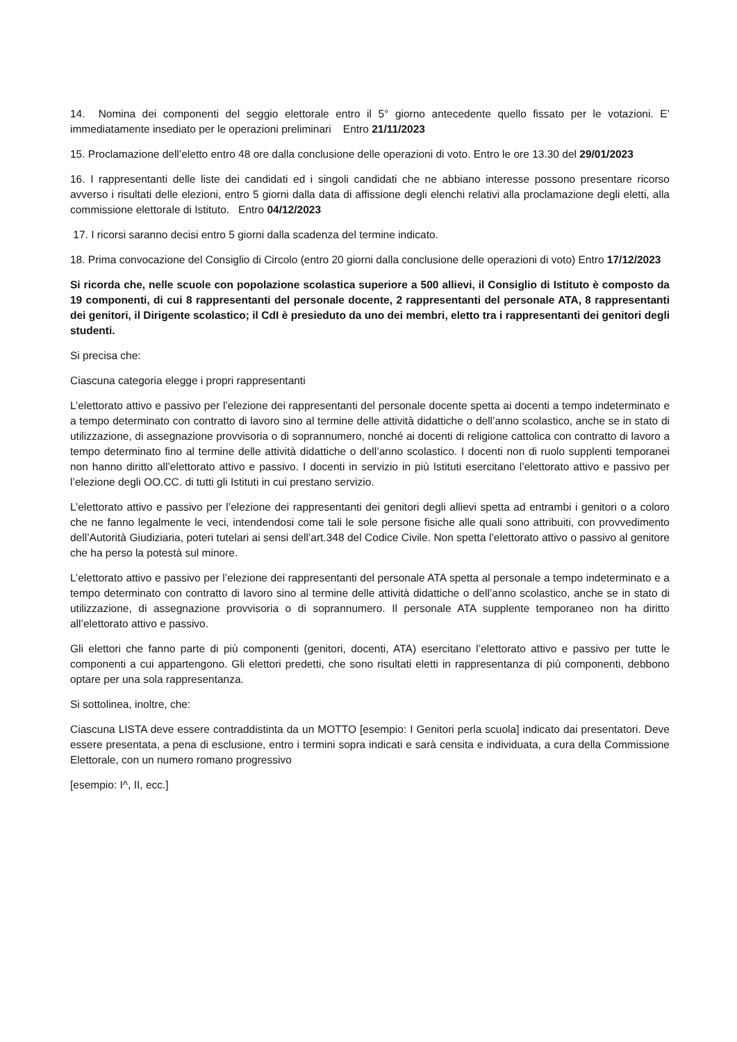14. Nomina dei componenti del seggio elettorale entro il 5° giorno antecedente quello fissato per le votazioni. E’ immediatamente insediato per le operazioni preliminari Entro 21/11/2023
15. Proclamazione dell’eletto entro 48 ore dalla conclusione delle operazioni di voto. Entro le ore 13.30 del 29/01/2023
16. I rappresentanti delle liste dei candidati ed i singoli candidati che ne abbiano interesse possono presentare ricorso avverso i risultati delle elezioni, entro 5 giorni dalla data di affissione degli elenchi relativi alla proclamazione degli eletti, alla commissione elettorale di Istituto. Entro 04/12/2023
17. I ricorsi saranno decisi entro 5 giorni dalla scadenza del termine indicato.
18. Prima convocazione del Consiglio di Circolo (entro 20 giorni dalla conclusione delle operazioni di voto) Entro 17/12/2023
Si ricorda che, nelle scuole con popolazione scolastica superiore a 500 allievi, il Consiglio di Istituto è composto da 19 componenti, di cui 8 rappresentanti del personale docente, 2 rappresentanti del personale ATA, 8 rappresentanti dei genitori, il Dirigente scolastico; il CdI è presieduto da uno dei membri, eletto tra i rappresentanti dei genitori degli studenti.
Si precisa che:
Ciascuna categoria elegge i propri rappresentanti
L’elettorato attivo e passivo per l’elezione dei rappresentanti del personale docente spetta ai docenti a tempo indeterminato e a tempo determinato con contratto di lavoro sino al termine delle attività didattiche o dell’anno scolastico, anche se in stato di utilizzazione, di assegnazione provvisoria o di soprannumero, nonché ai docenti di religione cattolica con contratto di lavoro a tempo determinato fino al termine delle attività didattiche o dell’anno scolastico. I docenti non di ruolo supplenti temporanei non hanno diritto all’elettorato attivo e passivo. I docenti in servizio in più Istituti esercitano l’elettorato attivo e passivo per l’elezione degli OO.CC. di tutti gli Istituti in cui prestano servizio.
L’elettorato attivo e passivo per l’elezione dei rappresentanti dei genitori degli allievi spetta ad entrambi i genitori o a coloro che ne fanno legalmente le veci, intendendosi come tali le sole persone fisiche alle quali sono attribuiti, con provvedimento dell’Autorità Giudiziaria, poteri tutelari ai sensi dell’art.348 del Codice Civile. Non spetta l’elettorato attivo o passivo al genitore che ha perso la potestà sul minore.
L’elettorato attivo e passivo per l’elezione dei rappresentanti del personale ATA spetta al personale a tempo indeterminato e a tempo determinato con contratto di lavoro sino al termine delle attività didattiche o dell’anno scolastico, anche se in stato di utilizzazione, di assegnazione provvisoria o di soprannumero. Il personale ATA supplente temporaneo non ha diritto all’elettorato attivo e passivo.
Gli elettori che fanno parte di più componenti (genitori, docenti, ATA) esercitano l’elettorato attivo e passivo per tutte le componenti a cui appartengono. Gli elettori predetti, che sono risultati eletti in rappresentanza di più componenti, debbono optare per una sola rappresentanza.
Si sottolinea, inoltre, che:
Ciascuna LISTA deve essere contraddistinta da un MOTTO [esempio: I Genitori perla scuola] indicato dai presentatori. Deve essere presentata, a pena di esclusione, entro i termini sopra indicati e sarà censita e individuata, a cura della Commissione Elettorale, con un numero romano progressivo
[esempio: I^, II, ecc.]